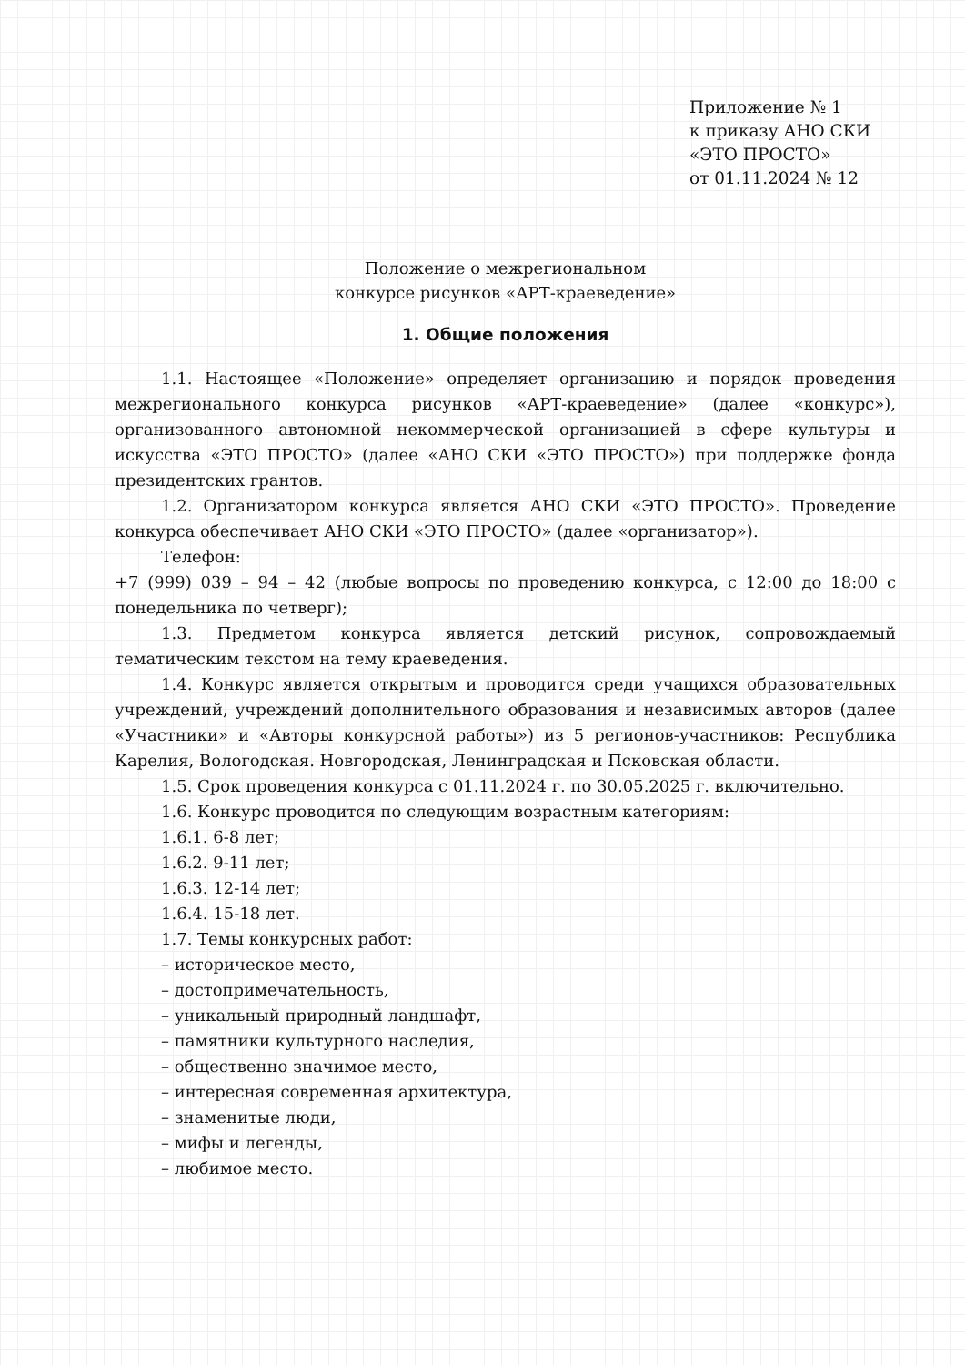Приложение № 1
к приказу АНО СКИ
«ЭТО ПРОСТО»
от 01.11.2024 № 12
Положение о межрегиональном
конкурсе рисунков «АРТ-краеведение»
1. Общие положения
1.1. Настоящее «Положение» определяет организацию и порядок проведения межрегионального конкурса рисунков «АРТ-краеведение» (далее «конкурс»), организованного автономной некоммерческой организацией в сфере культуры и искусства «ЭТО ПРОСТО» (далее «АНО СКИ «ЭТО ПРОСТО») при поддержке фонда президентских грантов.
1.2. Организатором конкурса является АНО СКИ «ЭТО ПРОСТО». Проведение конкурса обеспечивает АНО СКИ «ЭТО ПРОСТО» (далее «организатор»).
Телефон:
+7 (999) 039 – 94 – 42 (любые вопросы по проведению конкурса, с 12:00 до 18:00 с понедельника по четверг);
1.3. Предметом конкурса является детский рисунок, сопровождаемый тематическим текстом на тему краеведения.
1.4. Конкурс является открытым и проводится среди учащихся образовательных учреждений, учреждений дополнительного образования и независимых авторов (далее «Участники» и «Авторы конкурсной работы») из 5 регионов-участников: Республика Карелия, Вологодская. Новгородская, Ленинградская и Псковская области.
1.5. Срок проведения конкурса с 01.11.2024 г. по 30.05.2025 г. включительно.
1.6. Конкурс проводится по следующим возрастным категориям:
1.6.1. 6-8 лет;
1.6.2. 9-11 лет;
1.6.3. 12-14 лет;
1.6.4. 15-18 лет.
1.7. Темы конкурсных работ:
– историческое место,
– достопримечательность,
– уникальный природный ландшафт,
– памятники культурного наследия,
– общественно значимое место,
– интересная современная архитектура,
– знаменитые люди,
– мифы и легенды,
– любимое место.